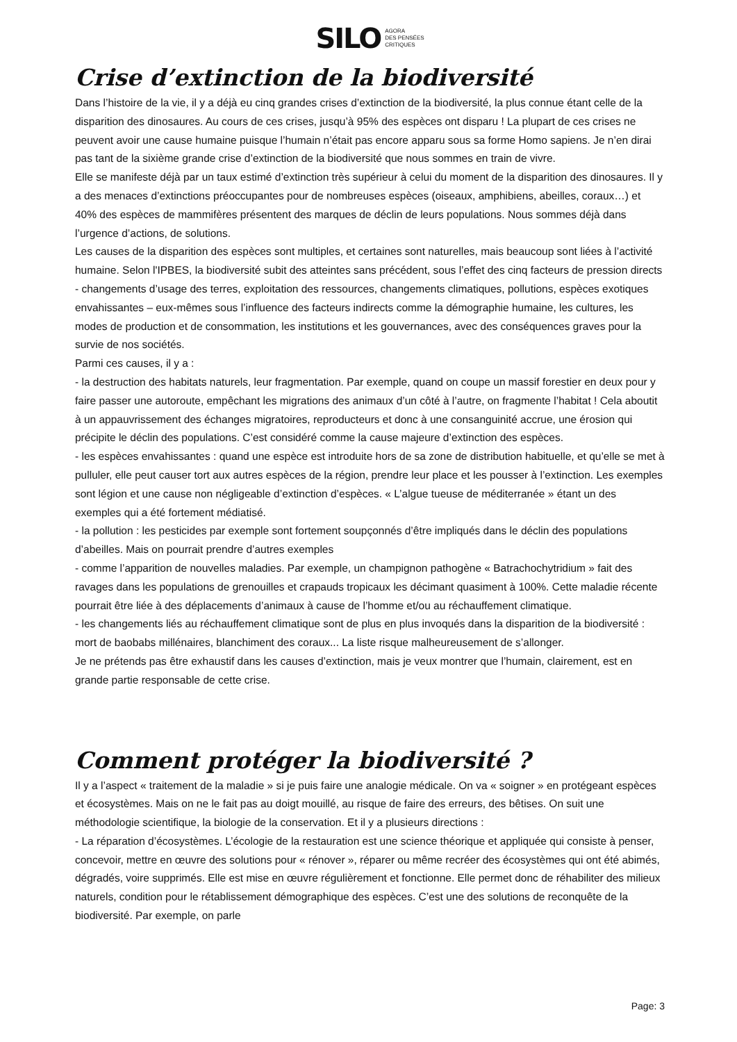SILO AGORA
DES PENSÉES
CRITIQUES
Crise d’extinction de la biodiversité
Dans l’histoire de la vie, il y a déjà eu cinq grandes crises d’extinction de la biodiversité, la plus connue étant celle de la disparition des dinosaures. Au cours de ces crises, jusqu’à 95% des espèces ont disparu ! La plupart de ces crises ne peuvent avoir une cause humaine puisque l’humain n’était pas encore apparu sous sa forme Homo sapiens. Je n’en dirai pas tant de la sixième grande crise d’extinction de la biodiversité que nous sommes en train de vivre.
Elle se manifeste déjà par un taux estimé d’extinction très supérieur à celui du moment de la disparition des dinosaures. Il y a des menaces d’extinctions préoccupantes pour de nombreuses espèces (oiseaux, amphibiens, abeilles, coraux…) et 40% des espèces de mammifères présentent des marques de déclin de leurs populations. Nous sommes déjà dans l’urgence d’actions, de solutions.
Les causes de la disparition des espèces sont multiples, et certaines sont naturelles, mais beaucoup sont liées à l’activité humaine. Selon l'IPBES, la biodiversité subit des atteintes sans précédent, sous l’effet des cinq facteurs de pression directs - changements d’usage des terres, exploitation des ressources, changements climatiques, pollutions, espèces exotiques envahissantes – eux-mêmes sous l’influence des facteurs indirects comme la démographie humaine, les cultures, les modes de production et de consommation, les institutions et les gouvernances, avec des conséquences graves pour la survie de nos sociétés.
Parmi ces causes, il y a :
- la destruction des habitats naturels, leur fragmentation. Par exemple, quand on coupe un massif forestier en deux pour y faire passer une autoroute, empêchant les migrations des animaux d’un côté à l’autre, on fragmente l’habitat ! Cela aboutit à un appauvrissement des échanges migratoires, reproducteurs et donc à une consanguinité accrue, une érosion qui précipite le déclin des populations. C’est considéré comme la cause majeure d’extinction des espèces.
- les espèces envahissantes : quand une espèce est introduite hors de sa zone de distribution habituelle, et qu’elle se met à pulluler, elle peut causer tort aux autres espèces de la région, prendre leur place et les pousser à l’extinction. Les exemples sont légion et une cause non négligeable d’extinction d’espèces. « L’algue tueuse de méditerranée » étant un des exemples qui a été fortement médiatisé.
- la pollution : les pesticides par exemple sont fortement soupçonnés d’être impliqués dans le déclin des populations d’abeilles. Mais on pourrait prendre d’autres exemples
- comme l’apparition de nouvelles maladies. Par exemple, un champignon pathogène « Batrachochytridium » fait des ravages dans les populations de grenouilles et crapauds tropicaux les décimant quasiment à 100%. Cette maladie récente pourrait être liée à des déplacements d’animaux à cause de l’homme et/ou au réchauffement climatique.
- les changements liés au réchauffement climatique sont de plus en plus invoqués dans la disparition de la biodiversité : mort de baobabs millénaires, blanchiment des coraux... La liste risque malheureusement de s’allonger.
Je ne prétends pas être exhaustif dans les causes d’extinction, mais je veux montrer que l’humain, clairement, est en grande partie responsable de cette crise.
Comment protéger la biodiversité ?
Il y a l’aspect « traitement de la maladie » si je puis faire une analogie médicale. On va « soigner » en protégeant espèces et écosystèmes. Mais on ne le fait pas au doigt mouillé, au risque de faire des erreurs, des bêtises. On suit une méthodologie scientifique, la biologie de la conservation. Et il y a plusieurs directions :
- La réparation d’écosystèmes. L’écologie de la restauration est une science théorique et appliquée qui consiste à penser, concevoir, mettre en œuvre des solutions pour « rénover », réparer ou même recréer des écosystèmes qui ont été abimés, dégradés, voire supprimés. Elle est mise en œuvre régulièrement et fonctionne. Elle permet donc de réhabiliter des milieux naturels, condition pour le rétablissement démographique des espèces. C’est une des solutions de reconquête de la biodiversité. Par exemple, on parle
Page: 3